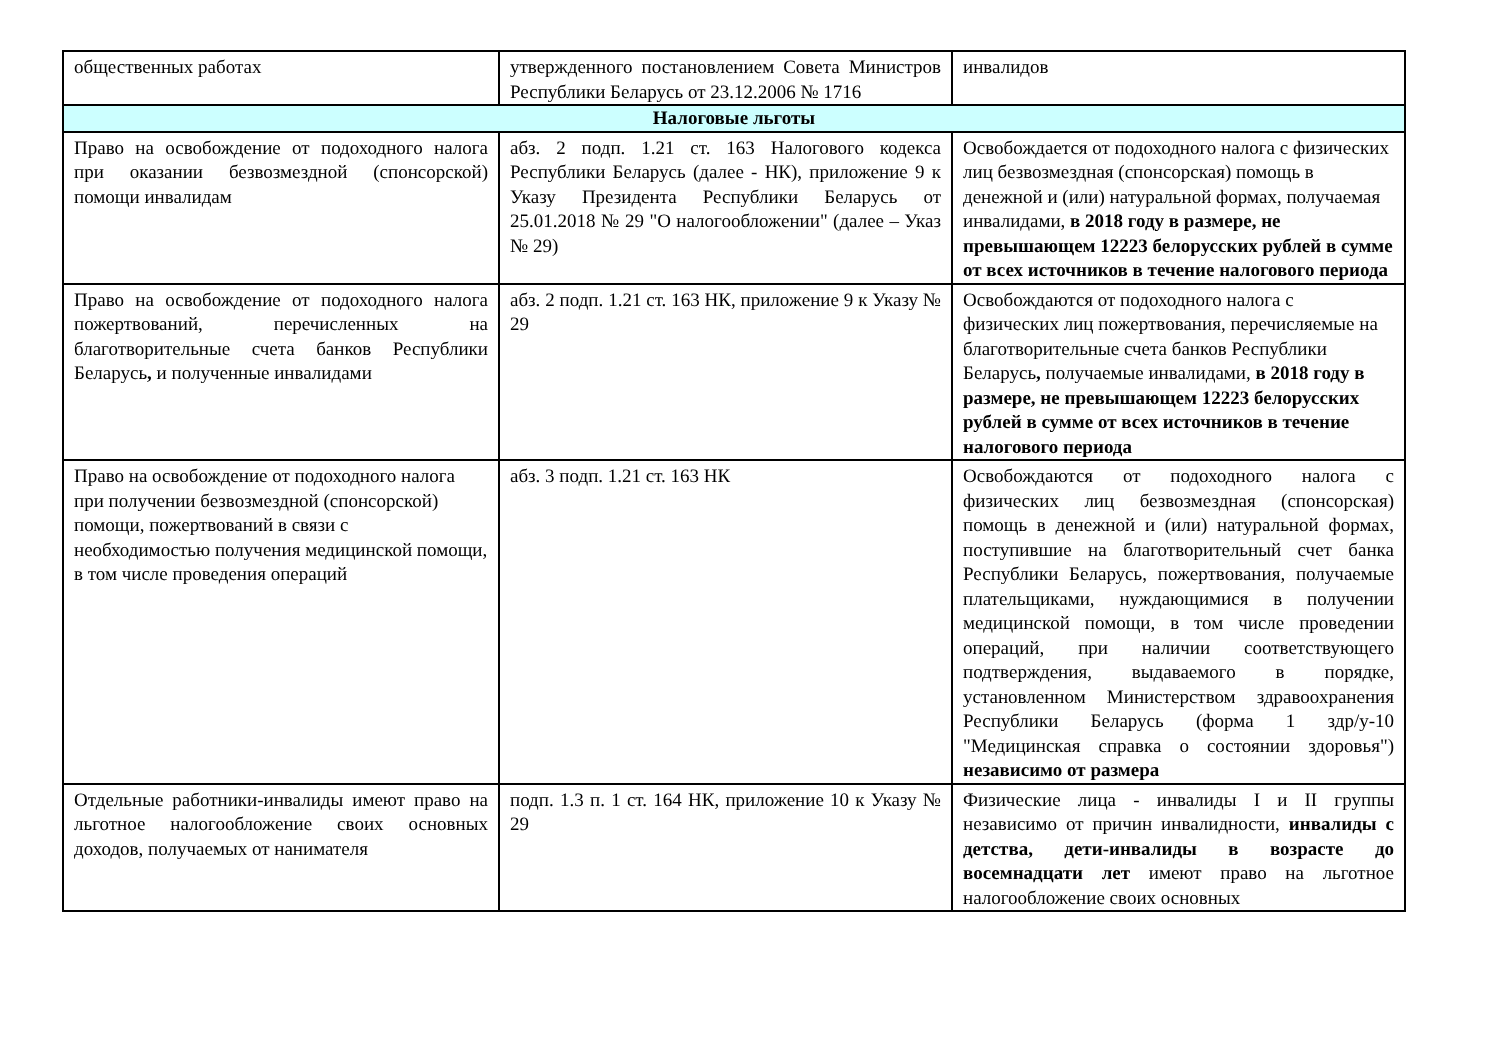| общественных работах | утвержденного постановлением Совета Министров Республики Беларусь от 23.12.2006 № 1716 | инвалидов |
| Налоговые льготы | | |
| Право на освобождение от подоходного налога при оказании безвозмездной (спонсорской) помощи инвалидам | абз. 2 подп. 1.21 ст. 163 Налогового кодекса Республики Беларусь (далее - НК), приложение 9 к Указу Президента Республики Беларусь от 25.01.2018 № 29 "О налогообложении" (далее – Указ № 29) | Освобождается от подоходного налога с физических лиц безвозмездная (спонсорская) помощь в денежной и (или) натуральной формах, получаемая инвалидами, в 2018 году в размере, не превышающем 12223 белорусских рублей в сумме от всех источников в течение налогового периода |
| Право на освобождение от подоходного налога пожертвований, перечисленных на благотворительные счета банков Республики Беларусь , и полученные инвалидами | абз. 2 подп. 1.21 ст. 163 НК, приложение 9 к Указу № 29 | Освобождаются от подоходного налога с физических лиц пожертвования, перечисляемые на благотворительные счета банков Республики Беларусь , получаемые инвалидами, в 2018 году в размере, не превышающем 12223 белорусских рублей в сумме от всех источников в течение налогового периода |
| Право на освобождение от подоходного налога при получении безвозмездной (спонсорской) помощи, пожертвований в связи с необходимостью получения медицинской помощи, в том числе проведения операций | абз. 3 подп. 1.21 ст. 163 НК | Освобождаются от подоходного налога с физических лиц безвозмездная (спонсорская) помощь в денежной и (или) натуральной формах, поступившие на благотворительный счет банка Республики Беларусь, пожертвования, получаемые плательщиками, нуждающимися в получении медицинской помощи, в том числе проведении операций, при наличии соответствующего подтверждения, выдаваемого в порядке, установленном Министерством здравоохранения Республики Беларусь (форма 1 здр/у-10 "Медицинская справка о состоянии здоровья") независимо от размера |
| Отдельные работники-инвалиды имеют право на льготное налогообложение своих основных доходов, получаемых от нанимателя | подп. 1.3 п. 1 ст. 164 НК, приложение 10 к Указу № 29 | Физические лица - инвалиды I и II группы независимо от причин инвалидности, инвалиды с детства, дети-инвалиды в возрасте до восемнадцати лет имеют право на льготное налогообложение своих основных |